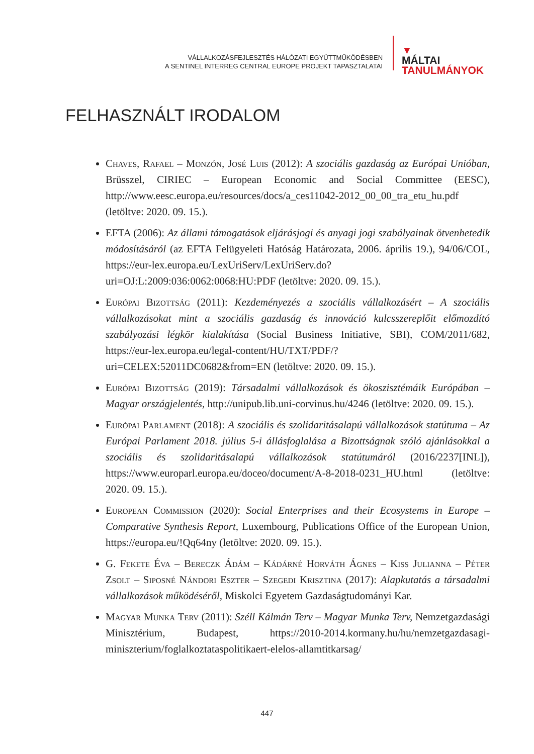VÁLLALKOZÁSFEJLESZTÉS HÁLÓZATI EGYÜTTMŰKÖDÉSBEN
A SENTINEL INTERREG CENTRAL EUROPE PROJEKT TAPASZTALATAI
▼
MÁLTAI
TANULMÁNYOK
FELHASZNÁLT IRODALOM
Chaves, Rafael – Monzón, José Luis (2012): A szociális gazdaság az Európai Unióban, Brüsszel, CIRIEC – European Economic and Social Committee (EESC), http://www.eesc.europa.eu/resources/docs/a_ces11042-2012_00_00_tra_etu_hu.pdf (letöltve: 2020. 09. 15.).
EFTA (2006): Az állami támogatások eljárásjogi és anyagi jogi szabályainak ötvenhetedik módosításáról (az EFTA Felügyeleti Hatóság Határozata, 2006. április 19.), 94/06/COL, https://eur-lex.europa.eu/LexUriServ/LexUriServ.do?uri=OJ:L:2009:036:0062:0068:HU:PDF (letöltve: 2020. 09. 15.).
Európai Bizottság (2011): Kezdeményezés a szociális vállalkozásért – A szociális vállalkozásokat mint a szociális gazdaság és innováció kulcsszereplőit előmozdító szabályozási légkör kialakítása (Social Business Initiative, SBI), COM/2011/682, https://eur-lex.europa.eu/legal-content/HU/TXT/PDF/?uri=CELEX:52011DC0682&from=EN (letöltve: 2020. 09. 15.).
Európai Bizottság (2019): Társadalmi vállalkozások és ökoszisztémáik Európában – Magyar országjelentés, http://unipub.lib.uni-corvinus.hu/4246 (letöltve: 2020. 09. 15.).
Európai Parlament (2018): A szociális és szolidaritásalapú vállalkozások statútuma – Az Európai Parlament 2018. július 5-i állásfoglalása a Bizottságnak szóló ajánlásokkal a szociális és szolidaritásalapú vállalkozások statútumáról (2016/2237[INL]), https://www.europarl.europa.eu/doceo/document/A-8-2018-0231_HU.html (letöltve: 2020. 09. 15.).
European Commission (2020): Social Enterprises and their Ecosystems in Europe – Comparative Synthesis Report, Luxembourg, Publications Office of the European Union, https://europa.eu/!Qq64ny (letöltve: 2020. 09. 15.).
G. Fekete Éva – Bereczk Ádám – Kádárné Horváth Ágnes – Kiss Julianna – Péter Zsolt – Siposné Nándori Eszter – Szegedi Krisztina (2017): Alapkutatás a társadalmi vállalkozások működéséről, Miskolci Egyetem Gazdaságtudományi Kar.
Magyar Munka Terv (2011): Széll Kálmán Terv – Magyar Munka Terv, Nemzetgazdasági Minisztérium, Budapest, https://2010-2014.kormany.hu/hu/nemzetgazdasagi-miniszterium/foglalkoztataspolitikaert-elelos-allamtitkarsag/
447